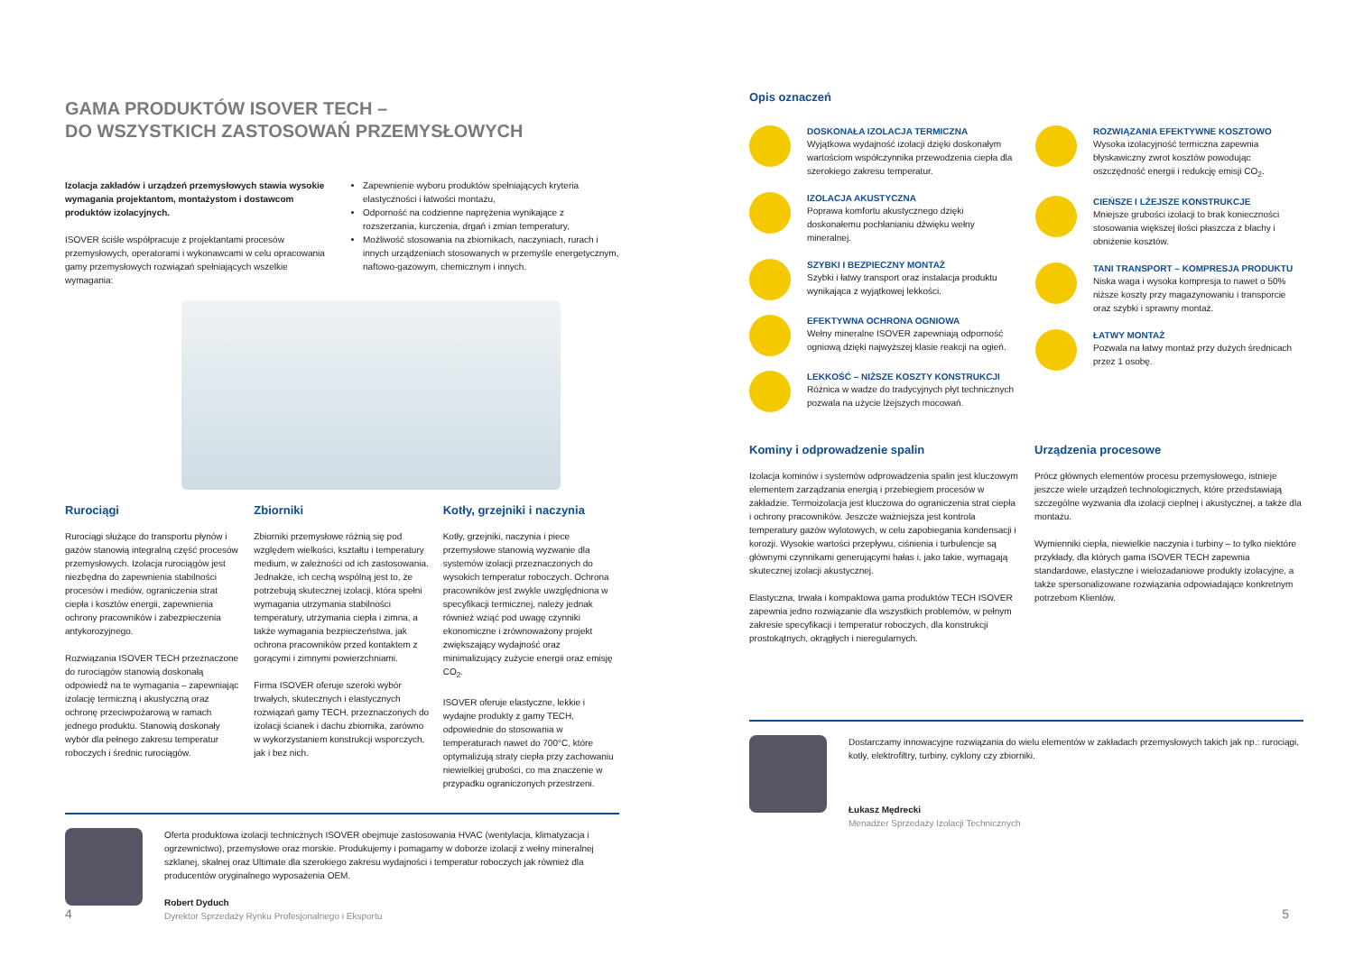GAMA PRODUKTÓW ISOVER TECH –
DO WSZYSTKICH ZASTOSOWAŃ PRZEMYSŁOWYCH
Izolacja zakładów i urządzeń przemysłowych stawia wysokie wymagania projektantom, montażystom i dostawcom produktów izolacyjnych.
ISOVER ściśle współpracuje z projektantami procesów przemysłowych, operatorami i wykonawcami w celu opracowania gamy przemysłowych rozwiązań spełniających wszelkie wymagania:
Zapewnienie wyboru produktów spełniających kryteria elastyczności i łatwości montażu,
Odporność na codzienne naprężenia wynikające z rozszerzania, kurczenia, drgań i zmian temperatury,
Możliwość stosowania na zbiornikach, naczyniach, rurach i innych urządzeniach stosowanych w przemyśle energetycznym, naftowo-gazowym, chemicznym i innych.
Rurociągi
Rurociągi służące do transportu płynów i gazów stanowią integralną część procesów przemysłowych. Izolacja rurociągów jest niezbędna do zapewnienia stabilności procesów i mediów, ograniczenia strat ciepła i kosztów energii, zapewnienia ochrony pracowników i zabezpieczenia antykorozyjnego.
Rozwiązania ISOVER TECH przeznaczone do rurociągów stanowią doskonałą odpowiedź na te wymagania – zapewniając izolację termiczną i akustyczną oraz ochronę przeciwpożarową w ramach jednego produktu. Stanowią doskonały wybór dla pełnego zakresu temperatur roboczych i średnic rurociągów.
Zbiorniki
Zbiorniki przemysłowe różnią się pod względem wielkości, kształtu i temperatury medium, w zależności od ich zastosowania. Jednakże, ich cechą wspólną jest to, że potrzebują skutecznej izolacji, która spełni wymagania utrzymania stabilności temperatury, utrzymania ciepła i zimna, a także wymagania bezpieczeństwa, jak ochrona pracowników przed kontaktem z gorącymi i zimnymi powierzchniami.
Firma ISOVER oferuje szeroki wybór trwałych, skutecznych i elastycznych rozwiązań gamy TECH, przeznaczonych do izolacji ścianek i dachu zbiornika, zarówno w wykorzystaniem konstrukcji wsporczych, jak i bez nich.
Kotły, grzejniki i naczynia
Kotły, grzejniki, naczynia i piece przemysłowe stanowią wyzwanie dla systemów izolacji przeznaczonych do wysokich temperatur roboczych. Ochrona pracowników jest zwykle uwzględniona w specyfikacji termicznej, należy jednak również wziąć pod uwagę czynniki ekonomiczne i zrównoważony projekt zwiększający wydajność oraz minimalizujący zużycie energii oraz emisję CO<sub>2</sub>.
ISOVER oferuje elastyczne, lekkie i wydajne produkty z gamy TECH, odpowiednie do stosowania w temperaturach nawet do 700°C, które optymalizują straty ciepła przy zachowaniu niewielkiej grubości, co ma znaczenie w przypadku ograniczonych przestrzeni.
Oferta produktowa izolacji technicznych ISOVER obejmuje zastosowania HVAC (wentylacja, klimatyzacja i ogrzewnictwo), przemysłowe oraz morskie. Produkujemy i pomagamy w doborze izolacji z wełny mineralnej szklanej, skalnej oraz Ultimate dla szerokiego zakresu wydajności i temperatur roboczych jak również dla producentów oryginalnego wyposażenia OEM.
Robert Dyduch
Dyrektor Sprzedaży Rynku Profesjonalnego i Eksportu
4
Opis oznaczeń
DOSKONAŁA IZOLACJA TERMICZNA
Wyjątkowa wydajność izolacji dzięki doskonałym wartościom współczynnika przewodzenia ciepła dla szerokiego zakresu temperatur.
IZOLACJA AKUSTYCZNA
Poprawa komfortu akustycznego dzięki doskonałemu pochłanianiu dźwięku wełny mineralnej.
SZYBKI I BEZPIECZNY MONTAŻ
Szybki i łatwy transport oraz instalacja produktu wynikająca z wyjątkowej lekkości.
EFEKTYWNA OCHRONA OGNIOWA
Wełny mineralne ISOVER zapewniają odporność ogniową dzięki najwyższej klasie reakcji na ogień.
LEKKOŚĆ – NIŻSZE KOSZTY KONSTRUKCJI
Różnica w wadze do tradycyjnych płyt technicznych pozwala na użycie lżejszych mocowań.
ROZWIĄZANIA EFEKTYWNE KOSZTOWO
Wysoka izolacyjność termiczna zapewnia błyskawiczny zwrot kosztów powodując oszczędność energii i redukcję emisji CO<sub>2</sub>.
CIEŃSZE I LŻEJSZE KONSTRUKCJE
Mniejsze grubości izolacji to brak konieczności stosowania większej ilości płaszcza z blachy i obniżenie kosztów.
TANI TRANSPORT – KOMPRESJA PRODUKTU
Niska waga i wysoka kompresja to nawet o 50% niższe koszty przy magazynowaniu i transporcie oraz szybki i sprawny montaż.
ŁATWY MONTAŻ
Pozwala na łatwy montaż przy dużych średnicach przez 1 osobę.
Kominy i odprowadzenie spalin
Izolacja kominów i systemów odprowadzenia spalin jest kluczowym elementem zarządzania energią i przebiegiem procesów w zakładzie. Termoizolacja jest kluczowa do ograniczenia strat ciepła i ochrony pracowników. Jeszcze ważniejsza jest kontrola temperatury gazów wylotowych, w celu zapobiegania kondensacji i korozji. Wysokie wartości przepływu, ciśnienia i turbulencje są głównymi czynnikami generującymi hałas i, jako takie, wymagają skutecznej izolacji akustycznej.
Elastyczna, trwała i kompaktowa gama produktów TECH ISOVER zapewnia jedno rozwiązanie dla wszystkich problemów, w pełnym zakresie specyfikacji i temperatur roboczych, dla konstrukcji prostokątnych, okrągłych i nieregularnych.
Urządzenia procesowe
Prócz głównych elementów procesu przemysłowego, istnieje jeszcze wiele urządzeń technologicznych, które przedstawiają szczególne wyzwania dla izolacji cieplnej i akustycznej, a także dla montażu.
Wymienniki ciepła, niewielkie naczynia i turbiny – to tylko niektóre przykłady, dla których gama ISOVER TECH zapewnia standardowe, elastyczne i wielozadaniowe produkty izolacyjne, a także spersonalizowane rozwiązania odpowiadające konkretnym potrzebom Klientów.
Dostarczamy innowacyjne rozwiązania do wielu elementów w zakładach przemysłowych takich jak np.: rurociągi, kotły, elektrofiltry, turbiny, cyklony czy zbiorniki.
Łukasz Mędrecki
Menadżer Sprzedaży Izolacji Technicznych
5